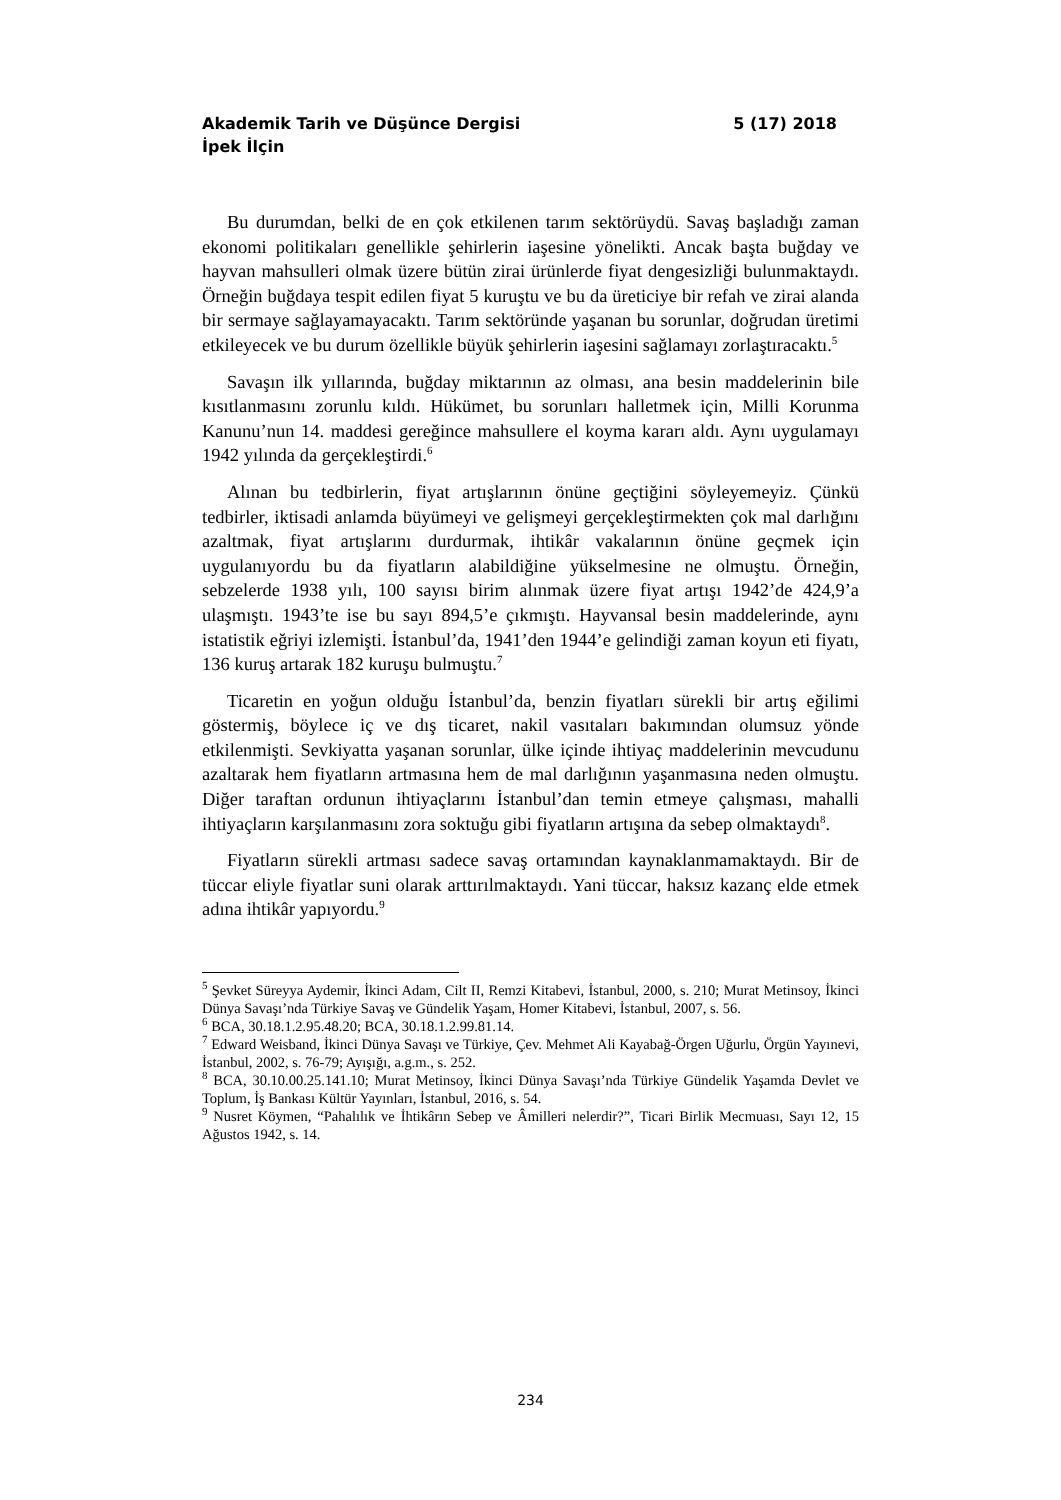Akademik Tarih ve Düşünce Dergisi 5 (17) 2018
İpek İlçin
Bu durumdan, belki de en çok etkilenen tarım sektörüydü. Savaş başladığı zaman ekonomi politikaları genellikle şehirlerin iaşesine yönelikti. Ancak başta buğday ve hayvan mahsulleri olmak üzere bütün zirai ürünlerde fiyat dengesizliği bulunmaktaydı. Örneğin buğdaya tespit edilen fiyat 5 kuruştu ve bu da üreticiye bir refah ve zirai alanda bir sermaye sağlayamayacaktı. Tarım sektöründe yaşanan bu sorunlar, doğrudan üretimi etkileyecek ve bu durum özellikle büyük şehirlerin iaşesini sağlamayı zorlaştıracaktı.<sup>5</sup>
Savaşın ilk yıllarında, buğday miktarının az olması, ana besin maddelerinin bile kısıtlanmasını zorunlu kıldı. Hükümet, bu sorunları halletmek için, Milli Korunma Kanunu’nun 14. maddesi gereğince mahsullere el koyma kararı aldı. Aynı uygulamayı 1942 yılında da gerçekleştirdi.<sup>6</sup>
Alınan bu tedbirlerin, fiyat artışlarının önüne geçtiğini söyleyemeyiz. Çünkü tedbirler, iktisadi anlamda büyümeyi ve gelişmeyi gerçekleştirmekten çok mal darlığını azaltmak, fiyat artışlarını durdurmak, ihtikâr vakalarının önüne geçmek için uygulanıyordu bu da fiyatların alabildiğine yükselmesine ne olmuştu. Örneğin, sebzelerde 1938 yılı, 100 sayısı birim alınmak üzere fiyat artışı 1942’de 424,9’a ulaşmıştı. 1943’te ise bu sayı 894,5’e çıkmıştı. Hayvansal besin maddelerinde, aynı istatistik eğriyi izlemişti. İstanbul’da, 1941’den 1944’e gelindiği zaman koyun eti fiyatı, 136 kuruş artarak 182 kuruşu bulmuştu.<sup>7</sup>
Ticaretin en yoğun olduğu İstanbul’da, benzin fiyatları sürekli bir artış eğilimi göstermiş, böylece iç ve dış ticaret, nakil vasıtaları bakımından olumsuz yönde etkilenmişti. Sevkiyatta yaşanan sorunlar, ülke içinde ihtiyaç maddelerinin mevcudunu azaltarak hem fiyatların artmasına hem de mal darlığının yaşanmasına neden olmuştu. Diğer taraftan ordunun ihtiyaçlarını İstanbul’dan temin etmeye çalışması, mahalli ihtiyaçların karşılanmasını zora soktuğu gibi fiyatların artışına da sebep olmaktaydı<sup>8</sup>.
Fiyatların sürekli artması sadece savaş ortamından kaynaklanmamaktaydı. Bir de tüccar eliyle fiyatlar suni olarak arttırılmaktaydı. Yani tüccar, haksız kazanç elde etmek adına ihtikâr yapıyordu.<sup>9</sup>
<sup>5</sup> Şevket Süreyya Aydemir, İkinci Adam, Cilt II, Remzi Kitabevi, İstanbul, 2000, s. 210; Murat Metinsoy, İkinci Dünya Savaşı’nda Türkiye Savaş ve Gündelik Yaşam, Homer Kitabevi, İstanbul, 2007, s. 56.
<sup>6</sup> BCA, 30.18.1.2.95.48.20; BCA, 30.18.1.2.99.81.14.
<sup>7</sup> Edward Weisband, İkinci Dünya Savaşı ve Türkiye, Çev. Mehmet Ali Kayabağ-Örgen Uğurlu, Örgün Yayınevi, İstanbul, 2002, s. 76-79; Ayışığı, a.g.m., s. 252.
<sup>8</sup> BCA, 30.10.00.25.141.10; Murat Metinsoy, İkinci Dünya Savaşı’nda Türkiye Gündelik Yaşamda Devlet ve Toplum, İş Bankası Kültür Yayınları, İstanbul, 2016, s. 54.
<sup>9</sup> Nusret Köymen, “Pahalılık ve İhtikârın Sebep ve Âmilleri nelerdir?”, Ticari Birlik Mecmuası, Sayı 12, 15 Ağustos 1942, s. 14.
234